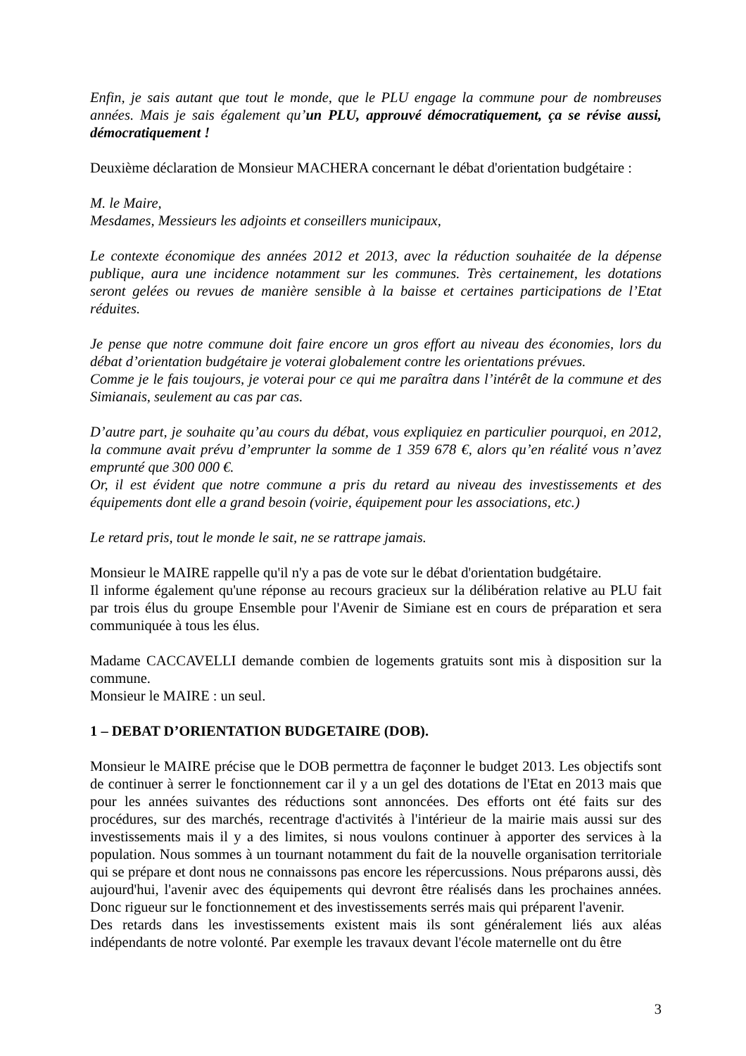Enfin, je sais autant que tout le monde, que le PLU engage la commune pour de nombreuses années. Mais je sais également qu’un PLU, approuvé démocratiquement, ça se révise aussi, démocratiquement !
Deuxième déclaration de Monsieur MACHERA concernant le débat d'orientation budgétaire :
M. le Maire,
Mesdames, Messieurs les adjoints et conseillers municipaux,
Le contexte économique des années 2012 et 2013, avec la réduction souhaitée de la dépense publique, aura une incidence notamment sur les communes. Très certainement, les dotations seront gelées ou revues de manière sensible à la baisse et certaines participations de l’Etat réduites.
Je pense que notre commune doit faire encore un gros effort au niveau des économies, lors du débat d’orientation budgétaire je voterai globalement contre les orientations prévues.
Comme je le fais toujours, je voterai pour ce qui me paraîtra dans l’intérêt de la commune et des Simianais, seulement au cas par cas.
D’autre part, je souhaite qu’au cours du débat, vous expliquiez en particulier pourquoi, en 2012, la commune avait prévu d’emprunter la somme de 1 359 678 €, alors qu’en réalité vous n’avez emprunté que 300 000 €.
Or, il est évident que notre commune a pris du retard au niveau des investissements et des équipements dont elle a grand besoin (voirie, équipement pour les associations, etc.)
Le retard pris, tout le monde le sait, ne se rattrape jamais.
Monsieur le MAIRE rappelle qu'il n'y a pas de vote sur le débat d'orientation budgétaire.
Il informe également qu'une réponse au recours gracieux sur la délibération relative au PLU fait par trois élus du groupe Ensemble pour l'Avenir de Simiane est en cours de préparation et sera communiquée à tous les élus.
Madame CACCAVELLI demande combien de logements gratuits sont mis à disposition sur la commune.
Monsieur le MAIRE : un seul.
1 – DEBAT D’ORIENTATION BUDGETAIRE (DOB).
Monsieur le MAIRE précise que le DOB permettra de façonner le budget 2013. Les objectifs sont de continuer à serrer le fonctionnement car il y a un gel des dotations de l'Etat en 2013 mais que pour les années suivantes des réductions sont annoncées. Des efforts ont été faits sur des procédures, sur des marchés, recentrage d'activités à l'intérieur de la mairie mais aussi sur des investissements mais il y a des limites, si nous voulons continuer à apporter des services à la population. Nous sommes à un tournant notamment du fait de la nouvelle organisation territoriale qui se prépare et dont nous ne connaissons pas encore les répercussions. Nous préparons aussi, dès aujourd'hui, l'avenir avec des équipements qui devront être réalisés dans les prochaines années. Donc rigueur sur le fonctionnement et des investissements serrés mais qui préparent l'avenir.
Des retards dans les investissements existent mais ils sont généralement liés aux aléas indépendants de notre volonté. Par exemple les travaux devant l'école maternelle ont du être
3